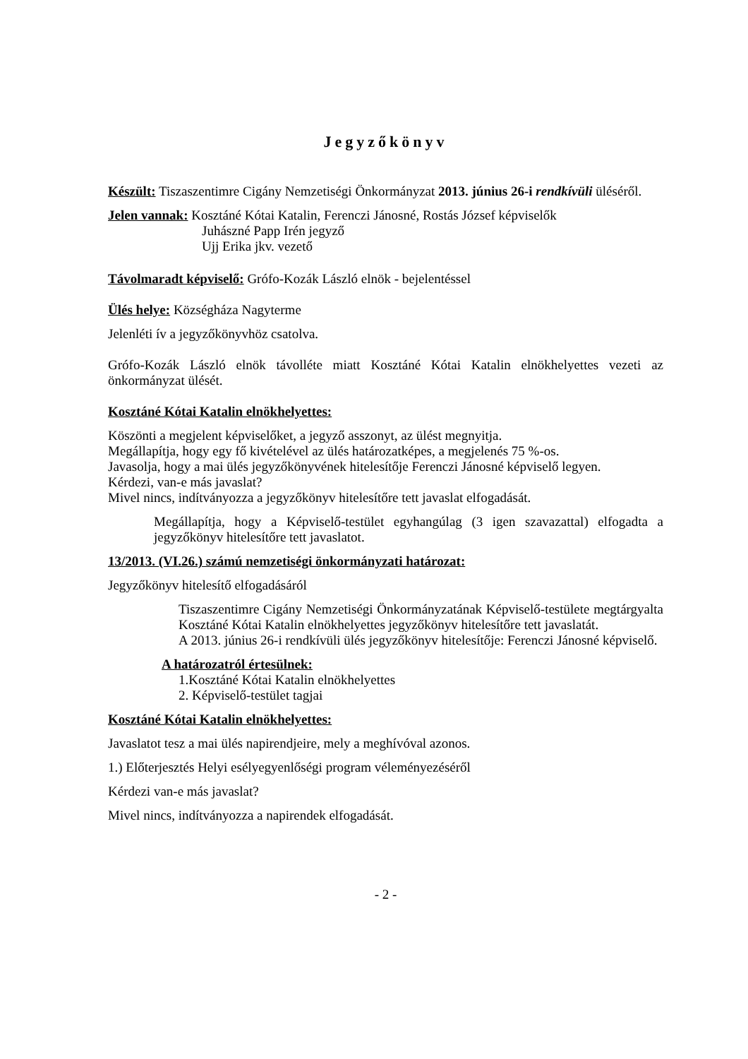Jegyzőkönyv
Készült: Tiszaszentimre Cigány Nemzetiségi Önkormányzat 2013. június 26-i rendkívüli üléséről.
Jelen vannak: Kosztáné Kótai Katalin, Ferenczi Jánosné, Rostás József képviselők
Juhászné Papp Irén jegyző
Ujj Erika jkv. vezető
Távolmaradt képviselő: Grófo-Kozák László elnök - bejelentéssel
Ülés helye: Községháza Nagyterme
Jelenléti ív a jegyzőkönyvhöz csatolva.
Grófo-Kozák László elnök távolléte miatt Kosztáné Kótai Katalin elnökhelyettes vezeti az önkormányzat ülését.
Kosztáné Kótai Katalin elnökhelyettes:
Köszönti a megjelent képviselőket, a jegyző asszonyt, az ülést megnyitja.
Megállapítja, hogy egy fő kivételével az ülés határozatképes, a megjelenés 75 %-os.
Javasolja, hogy a mai ülés jegyzőkönyvének hitelesítője Ferenczi Jánosné képviselő legyen.
Kérdezi, van-e más javaslat?
Mivel nincs, indítványozza a jegyzőkönyv hitelesítőre tett javaslat elfogadását.
Megállapítja, hogy a Képviselő-testület egyhangúlag (3 igen szavazattal) elfogadta a jegyzőkönyv hitelesítőre tett javaslatot.
13/2013. (VI.26.) számú nemzetiségi önkormányzati határozat:
Jegyzőkönyv hitelesítő elfogadásáról
Tiszaszentimre Cigány Nemzetiségi Önkormányzatának Képviselő-testülete megtárgyalta Kosztáné Kótai Katalin elnökhelyettes jegyzőkönyv hitelesítőre tett javaslatát.
A 2013. június 26-i rendkívüli ülés jegyzőkönyv hitelesítője: Ferenczi Jánosné képviselő.
A határozatról értesülnek:
1.Kosztáné Kótai Katalin elnökhelyettes
2. Képviselő-testület tagjai
Kosztáné Kótai Katalin elnökhelyettes:
Javaslatot tesz a mai ülés napirendjeire, mely a meghívóval azonos.
1.) Előterjesztés Helyi esélyegyenlőségi program véleményezéséről
Kérdezi van-e más javaslat?
Mivel nincs, indítványozza a napirendek elfogadását.
- 2 -